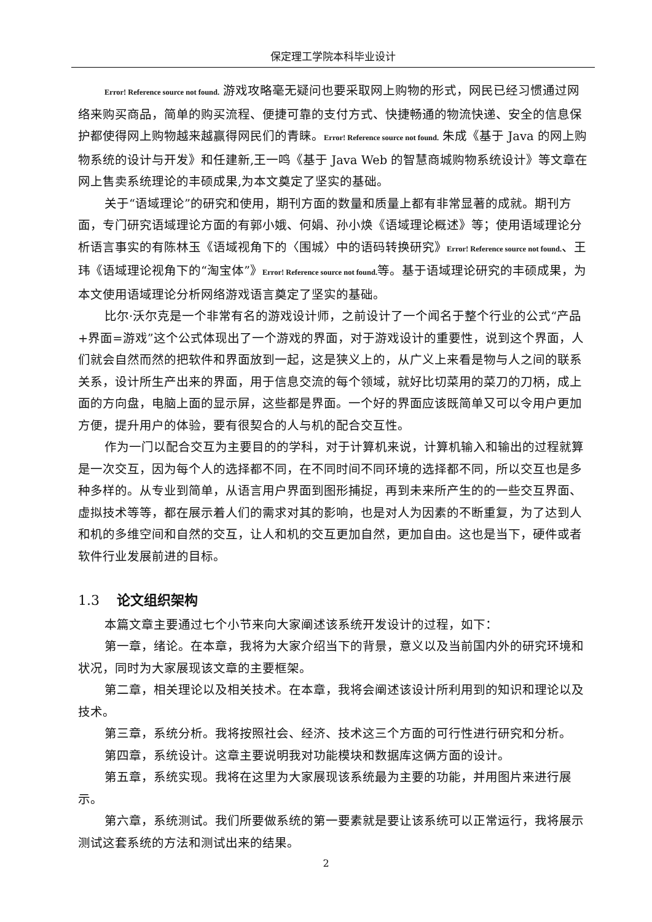保定理工学院本科毕业设计
Error! Reference source not found. 游戏攻略毫无疑问也要采取网上购物的形式，网民已经习惯通过网络来购买商品，简单的购买流程、便捷可靠的支付方式、快捷畅通的物流快递、安全的信息保护都使得网上购物越来越赢得网民们的青睐。Error! Reference source not found. 朱成《基于 Java 的网上购物系统的设计与开发》和任建新,王一鸣《基于 Java Web 的智慧商城购物系统设计》等文章在网上售卖系统理论的丰硕成果,为本文奠定了坚实的基础。
关于“语域理论”的研究和使用，期刊方面的数量和质量上都有非常显著的成就。期刊方面，专门研究语域理论方面的有郭小娥、何娟、孙小焕《语域理论概述》等；使用语域理论分析语言事实的有陈林玉《语域视角下的〈围城〉中的语码转换研究》Error! Reference source not found.、王玮《语域理论视角下的“淘宝体”》Error! Reference source not found. 等。基于语域理论研究的丰硕成果，为本文使用语域理论分析网络游戏语言奠定了坚实的基础。
比尔·沃尔克是一个非常有名的游戏设计师，之前设计了一个闻名于整个行业的公式“产品+界面=游戏”这个公式体现出了一个游戏的界面，对于游戏设计的重要性，说到这个界面，人们就会自然而然的把软件和界面放到一起，这是狭义上的，从广义上来看是物与人之间的联系关系，设计所生产出来的界面，用于信息交流的每个领域，就好比切菜用的菜刀的刀柄，成上面的方向盘，电脑上面的显示屏，这些都是界面。一个好的界面应该既简单又可以令用户更加方便，提升用户的体验，要有很契合的人与机的配合交互性。
作为一门以配合交互为主要目的的学科，对于计算机来说，计算机输入和输出的过程就算是一次交互，因为每个人的选择都不同，在不同时间不同环境的选择都不同，所以交互也是多种多样的。从专业到简单，从语言用户界面到图形捕捉，再到未来所产生的的一些交互界面、虚拟技术等等，都在展示着人们的需求对其的影响，也是对人为因素的不断重复，为了达到人和机的多维空间和自然的交互，让人和机的交互更加自然，更加自由。这也是当下，硬件或者软件行业发展前进的目标。
1.3 论文组织架构
本篇文章主要通过七个小节来向大家阐述该系统开发设计的过程，如下：
第一章，绪论。在本章，我将为大家介绍当下的背景，意义以及当前国内外的研究环境和状况，同时为大家展现该文章的主要框架。
第二章，相关理论以及相关技术。在本章，我将会阐述该设计所利用到的知识和理论以及技术。
第三章，系统分析。我将按照社会、经济、技术这三个方面的可行性进行研究和分析。
第四章，系统设计。这章主要说明我对功能模块和数据库这俩方面的设计。
第五章，系统实现。我将在这里为大家展现该系统最为主要的功能，并用图片来进行展示。
第六章，系统测试。我们所要做系统的第一要素就是要让该系统可以正常运行，我将展示测试这套系统的方法和测试出来的结果。
2